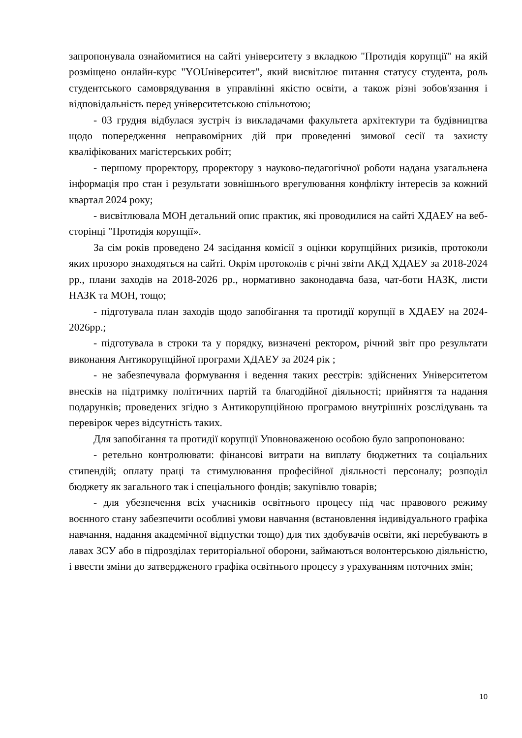запропонувала ознайомитися на сайті університету з вкладкою "Протидія корупції" на якій розміщено онлайн-курс "YOUніверситет", який висвітлює питання статусу студента, роль студентського самоврядування в управлінні якістю освіти, а також різні зобов'язання і відповідальність перед університетською спільнотою;
- 03 грудня відбулася зустріч із викладачами факультета архітектури та будівництва щодо попередження неправомірних дій при проведенні зимової сесії та захисту кваліфікованих магістерських робіт;
- першому проректору, проректору з науково-педагогічної роботи надана узагальнена інформація про стан і результати зовнішнього врегулювання конфлікту інтересів за кожний квартал 2024 року;
- висвітлювала МОН детальний опис практик, які проводилися на сайті ХДАЕУ на веб-сторінці "Протидія корупції».
За сім років проведено 24 засідання комісії з оцінки корупційних ризиків, протоколи яких прозоро знаходяться на сайті. Окрім протоколів є річні звіти АКД ХДАЕУ за 2018-2024 рр., плани заходів на 2018-2026 рр., нормативно законодавча база, чат-боти НАЗК, листи НАЗК та МОН, тощо;
- підготувала план заходів щодо запобігання та протидії корупції в ХДАЕУ на 2024-2026рр.;
- підготувала в строки та у порядку, визначені ректором, річний звіт про результати виконання Антикорупційної програми ХДАЕУ за 2024 рік ;
- не забезпечувала формування і ведення таких реєстрів: здійснених Університетом внесків на підтримку політичних партій та благодійної діяльності; прийняття та надання подарунків; проведених згідно з Антикорупційною програмою внутрішніх розслідувань та перевірок через відсутність таких.
Для запобігання та протидії корупції Уповноваженою особою було запропоновано:
- ретельно контролювати: фінансові витрати на виплату бюджетних та соціальних стипендій; оплату праці та стимулювання професійної діяльності персоналу; розподіл бюджету як загального так і спеціального фондів; закупівлю товарів;
- для убезпечення всіх учасників освітнього процесу під час правового режиму воєнного стану забезпечити особливі умови навчання (встановлення індивідуального графіка навчання, надання академічної відпустки тощо) для тих здобувачів освіти, які перебувають в лавах ЗСУ або в підрозділах територіальної оборони, займаються волонтерською діяльністю, і ввести зміни до затвердженого графіка освітнього процесу з урахуванням поточних змін;
10